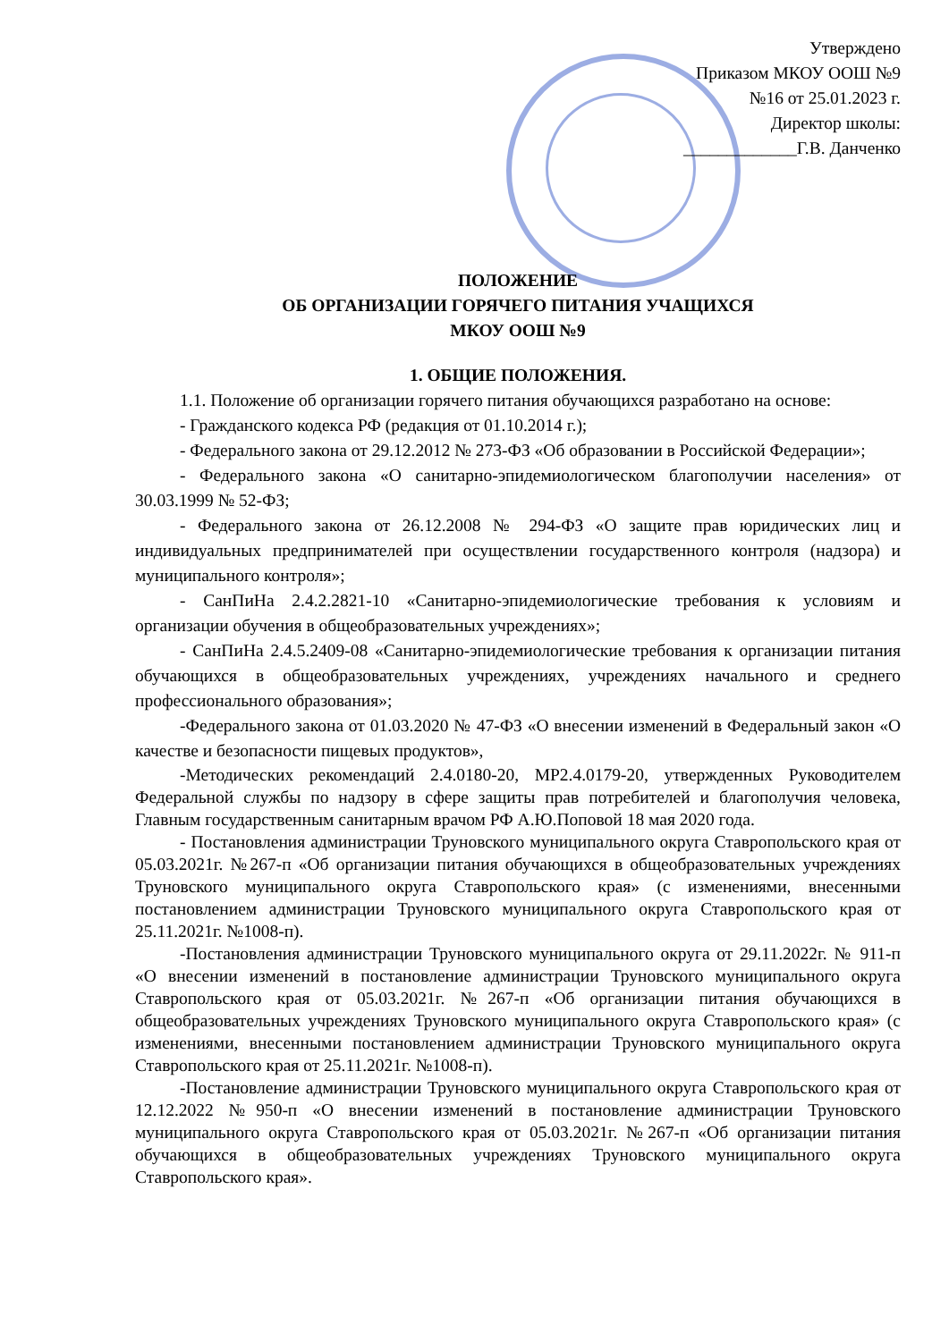Утверждено
Приказом МКОУ ООШ №9
№16 от 25.01.2023 г.
Директор школы:
_____________Г.В. Данченко
ПОЛОЖЕНИЕ
ОБ ОРГАНИЗАЦИИ ГОРЯЧЕГО ПИТАНИЯ УЧАЩИХСЯ
МКОУ ООШ №9
1. ОБЩИЕ ПОЛОЖЕНИЯ.
1.1. Положение об организации горячего питания обучающихся разработано на основе:
- Гражданского кодекса РФ (редакция от 01.10.2014 г.);
- Федерального закона от 29.12.2012 № 273-ФЗ «Об образовании в Российской Федерации»;
- Федерального закона «О санитарно-эпидемиологическом благополучии населения» от 30.03.1999 № 52-ФЗ;
- Федерального закона от 26.12.2008 № 294-ФЗ «О защите прав юридических лиц и индивидуальных предпринимателей при осуществлении государственного контроля (надзора) и муниципального контроля»;
- СанПиНа 2.4.2.2821-10 «Санитарно-эпидемиологические требования к условиям и организации обучения в общеобразовательных учреждениях»;
- СанПиНа 2.4.5.2409-08 «Санитарно-эпидемиологические требования к организации питания обучающихся в общеобразовательных учреждениях, учреждениях начального и среднего профессионального образования»;
-Федерального закона от 01.03.2020 № 47-ФЗ «О внесении изменений в Федеральный закон «О качестве и безопасности пищевых продуктов»,
-Методических рекомендаций 2.4.0180-20, МР2.4.0179-20, утвержденных Руководителем Федеральной службы по надзору в сфере защиты прав потребителей и благополучия человека, Главным государственным санитарным врачом РФ А.Ю.Поповой 18 мая 2020 года.
- Постановления администрации Труновского муниципального округа Ставропольского края от 05.03.2021г. №267-п «Об организации питания обучающихся в общеобразовательных учреждениях Труновского муниципального округа Ставропольского края» (с изменениями, внесенными постановлением администрации Труновского муниципального округа Ставропольского края от 25.11.2021г. №1008-п).
-Постановления администрации Труновского муниципального округа от 29.11.2022г. № 911-п «О внесении изменений в постановление администрации Труновского муниципального округа Ставропольского края от 05.03.2021г. №267-п «Об организации питания обучающихся в общеобразовательных учреждениях Труновского муниципального округа Ставропольского края» (с изменениями, внесенными постановлением администрации Труновского муниципального округа Ставропольского края от 25.11.2021г. №1008-п).
-Постановление администрации Труновского муниципального округа Ставропольского края от 12.12.2022 №950-п «О внесении изменений в постановление администрации Труновского муниципального округа Ставропольского края от 05.03.2021г. №267-п «Об организации питания обучающихся в общеобразовательных учреждениях Труновского муниципального округа Ставропольского края».